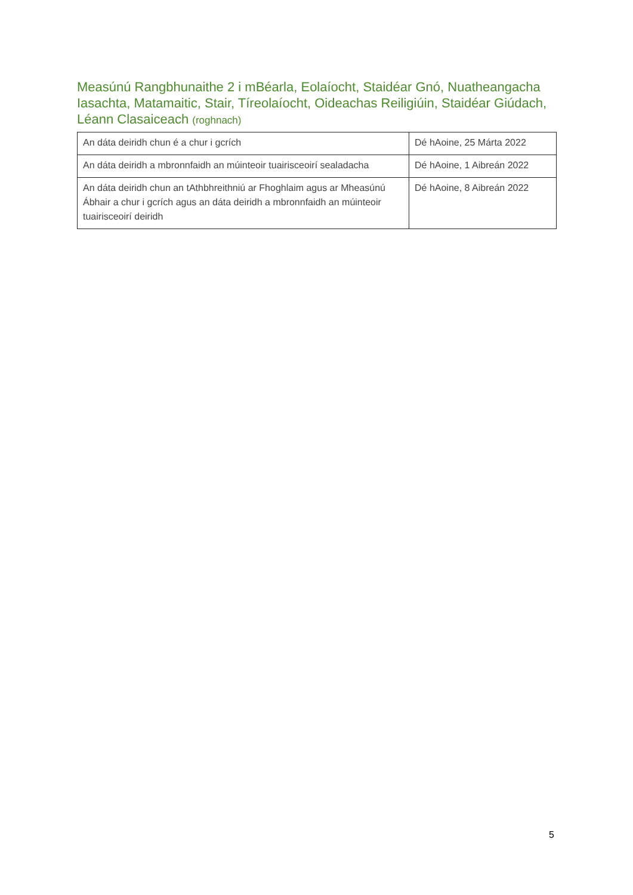Measúnú Rangbhunaithe 2 i mBéarla, Eolaíocht, Staidéar Gnó, Nuatheangacha Iasachta, Matamaitic, Stair, Tíreolaíocht, Oideachas Reiligiúin, Staidéar Giúdach, Léann Clasaiceach (roghnach)
| An dáta deiridh chun é a chur i gcrích | Dé hAoine, 25 Márta 2022 |
| An dáta deiridh a mbronnfaidh an múinteoir tuairisceoirí sealadacha | Dé hAoine, 1 Aibreán 2022 |
| An dáta deiridh chun an tAthbhreithniú ar Fhoghlaim agus ar Mheasúnú Ábhair a chur i gcrích agus an dáta deiridh a mbronnfaidh an múinteoir tuairisceoirí deiridh | Dé hAoine, 8 Aibreán 2022 |
5